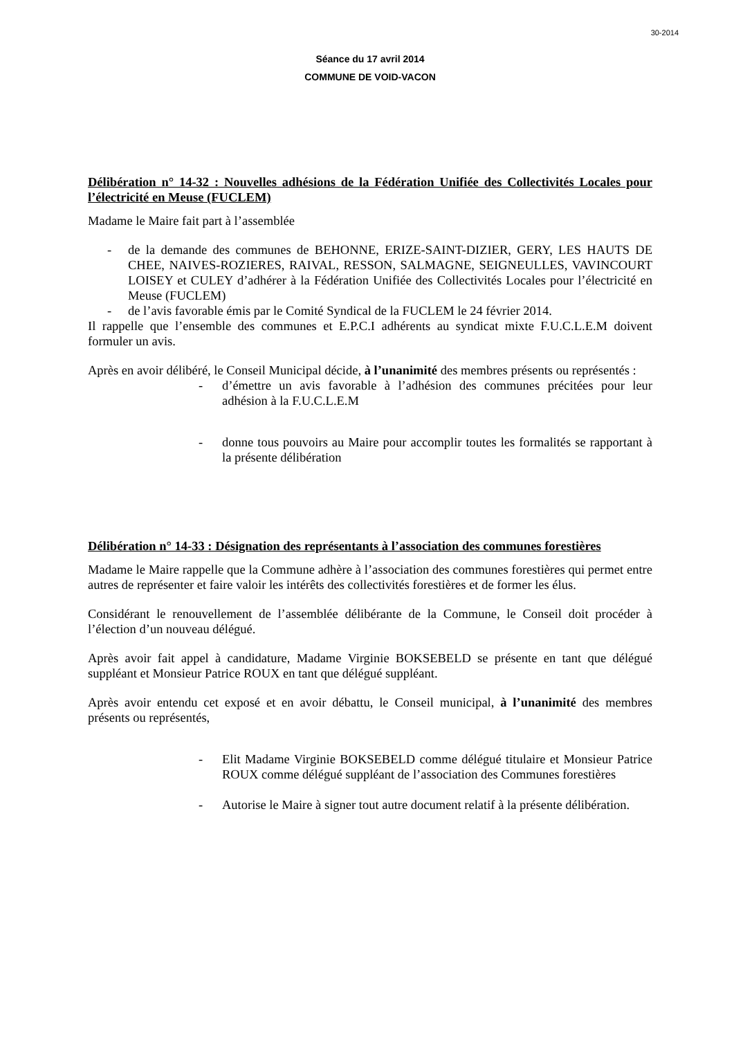30-2014
Séance du 17 avril 2014
COMMUNE DE VOID-VACON
Délibération n° 14-32 : Nouvelles adhésions de la Fédération Unifiée des Collectivités Locales pour l’électricité en Meuse (FUCLEM)
Madame le Maire fait part à l’assemblée
- de la demande des communes de BEHONNE, ERIZE-SAINT-DIZIER, GERY, LES HAUTS DE CHEE, NAIVES-ROZIERES, RAIVAL, RESSON, SALMAGNE, SEIGNEULLES, VAVINCOURT LOISEY et CULEY d’adhérer à la Fédération Unifiée des Collectivités Locales pour l’électricité en Meuse (FUCLEM)
- de l’avis favorable émis par le Comité Syndical de la FUCLEM le 24 février 2014.
Il rappelle que l’ensemble des communes et E.P.C.I adhérents au syndicat mixte F.U.C.L.E.M doivent formuler un avis.
Après en avoir délibéré, le Conseil Municipal décide, à l’unanimité des membres présents ou représentés :
- d’émettre un avis favorable à l’adhésion des communes précitées pour leur adhésion à la F.U.C.L.E.M
- donne tous pouvoirs au Maire pour accomplir toutes les formalités se rapportant à la présente délibération
Délibération n° 14-33 : Désignation des représentants à l’association des communes forestières
Madame le Maire rappelle que la Commune adhère à l’association des communes forestières qui permet entre autres de représenter et faire valoir les intérêts des collectivités forestières et de former les élus.
Considérant le renouvellement de l’assemblée délibérante de la Commune, le Conseil doit procéder à l’élection d’un nouveau délégué.
Après avoir fait appel à candidature, Madame Virginie BOKSEBELD se présente en tant que délégué suppléant et Monsieur Patrice ROUX en tant que délégué suppléant.
Après avoir entendu cet exposé et en avoir débattu, le Conseil municipal, à l’unanimité des membres présents ou représentés,
- Elit Madame Virginie BOKSEBELD comme délégué titulaire et Monsieur Patrice ROUX comme délégué suppléant de l’association des Communes forestières
- Autorise le Maire à signer tout autre document relatif à la présente délibération.